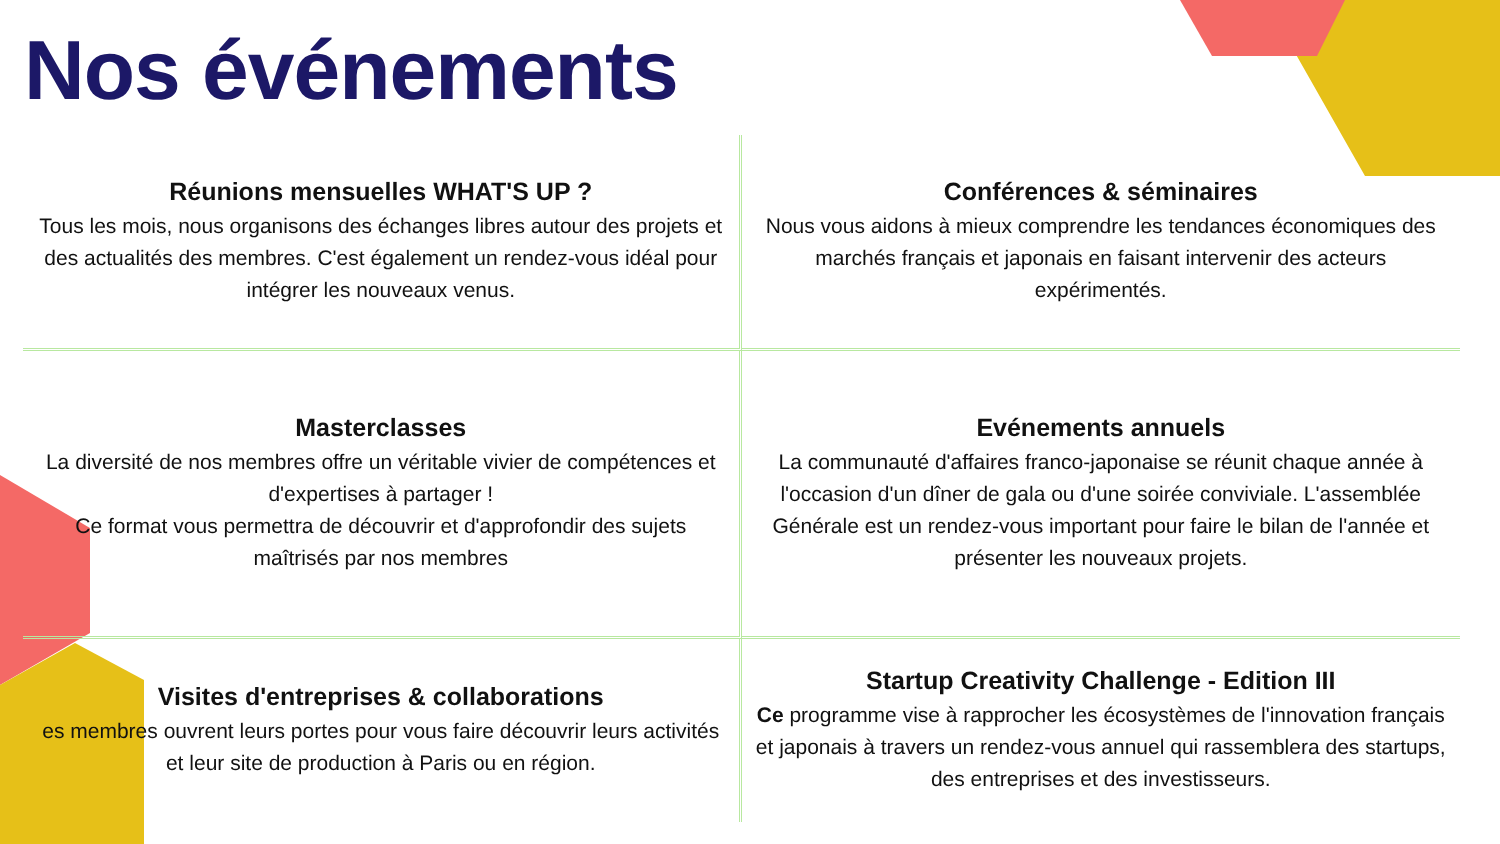Nos événements
Réunions mensuelles WHAT'S UP ?
Tous les mois, nous organisons des échanges libres autour des projets et des actualités des membres. C'est également un rendez-vous idéal pour intégrer les nouveaux venus.
Conférences & séminaires
Nous vous aidons à mieux comprendre les tendances économiques des marchés français et japonais en faisant intervenir des acteurs expérimentés.
Masterclasses
La diversité de nos membres offre un véritable vivier de compétences et d'expertises à partager !
Ce format vous permettra de découvrir et d'approfondir des sujets maîtrisés par nos membres
Evénements annuels
La communauté d'affaires franco-japonaise se réunit chaque année à l'occasion d'un dîner de gala ou d'une soirée conviviale. L'assemblée Générale est un rendez-vous important pour faire le bilan de l'année et présenter les nouveaux projets.
Visites d'entreprises & collaborations
es membres ouvrent leurs portes pour vous faire découvrir leurs activités et leur site de production à Paris ou en région.
Startup Creativity Challenge - Edition III
Ce programme vise à rapprocher les écosystèmes de l'innovation français et japonais à travers un rendez-vous annuel qui rassemblera des startups, des entreprises et des investisseurs.